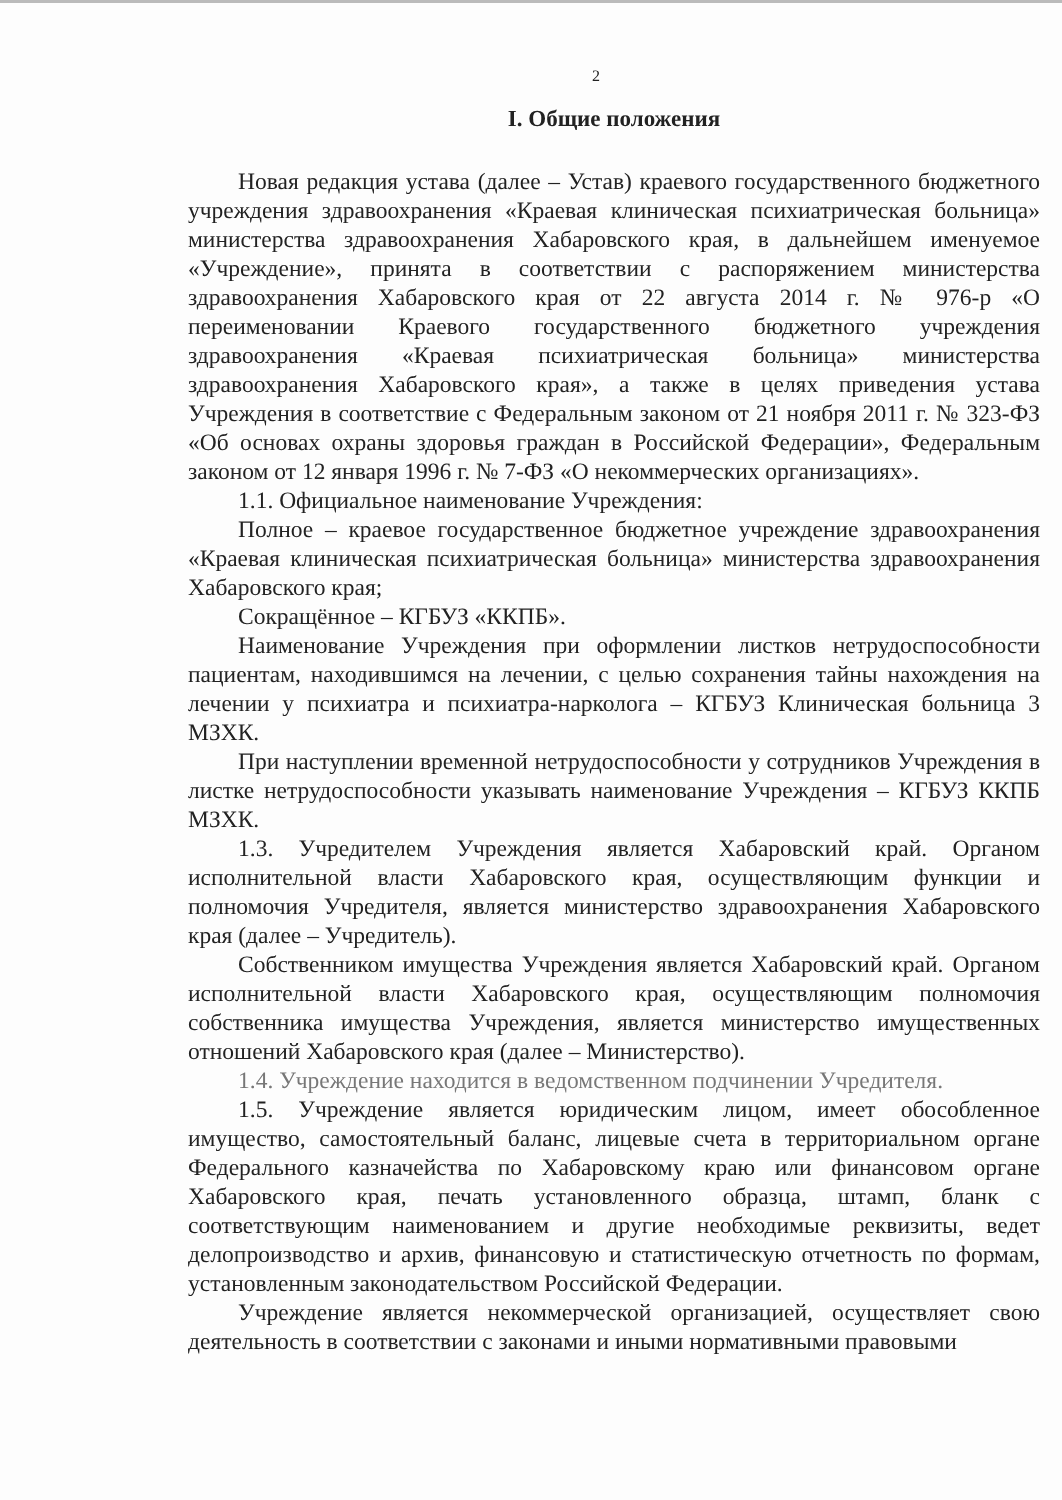2
I. Общие положения
Новая редакция устава (далее – Устав) краевого государственного бюджетного учреждения здравоохранения «Краевая клиническая психиатрическая больница» министерства здравоохранения Хабаровского края, в дальнейшем именуемое «Учреждение», принята в соответствии с распоряжением министерства здравоохранения Хабаровского края от 22 августа 2014 г. № 976-р «О переименовании Краевого государственного бюджетного учреждения здравоохранения «Краевая психиатрическая больница» министерства здравоохранения Хабаровского края», а также в целях приведения устава Учреждения в соответствие с Федеральным законом от 21 ноября 2011 г. № 323-ФЗ «Об основах охраны здоровья граждан в Российской Федерации», Федеральным законом от 12 января 1996 г. № 7-ФЗ «О некоммерческих организациях».
1.1. Официальное наименование Учреждения:
Полное – краевое государственное бюджетное учреждение здравоохранения «Краевая клиническая психиатрическая больница» министерства здравоохранения Хабаровского края;
Сокращённое – КГБУЗ «ККПБ».
Наименование Учреждения при оформлении листков нетрудоспособности пациентам, находившимся на лечении, с целью сохранения тайны нахождения на лечении у психиатра и психиатра-нарколога – КГБУЗ Клиническая больница 3 МЗХК.
При наступлении временной нетрудоспособности у сотрудников Учреждения в листке нетрудоспособности указывать наименование Учреждения – КГБУЗ ККПБ МЗХК.
1.3. Учредителем Учреждения является Хабаровский край. Органом исполнительной власти Хабаровского края, осуществляющим функции и полномочия Учредителя, является министерство здравоохранения Хабаровского края (далее – Учредитель).
Собственником имущества Учреждения является Хабаровский край. Органом исполнительной власти Хабаровского края, осуществляющим полномочия собственника имущества Учреждения, является министерство имущественных отношений Хабаровского края (далее – Министерство).
1.4. Учреждение находится в ведомственном подчинении Учредителя.
1.5. Учреждение является юридическим лицом, имеет обособленное имущество, самостоятельный баланс, лицевые счета в территориальном органе Федерального казначейства по Хабаровскому краю или финансовом органе Хабаровского края, печать установленного образца, штамп, бланк с соответствующим наименованием и другие необходимые реквизиты, ведет делопроизводство и архив, финансовую и статистическую отчетность по формам, установленным законодательством Российской Федерации.
Учреждение является некоммерческой организацией, осуществляет свою деятельность в соответствии с законами и иными нормативными правовыми